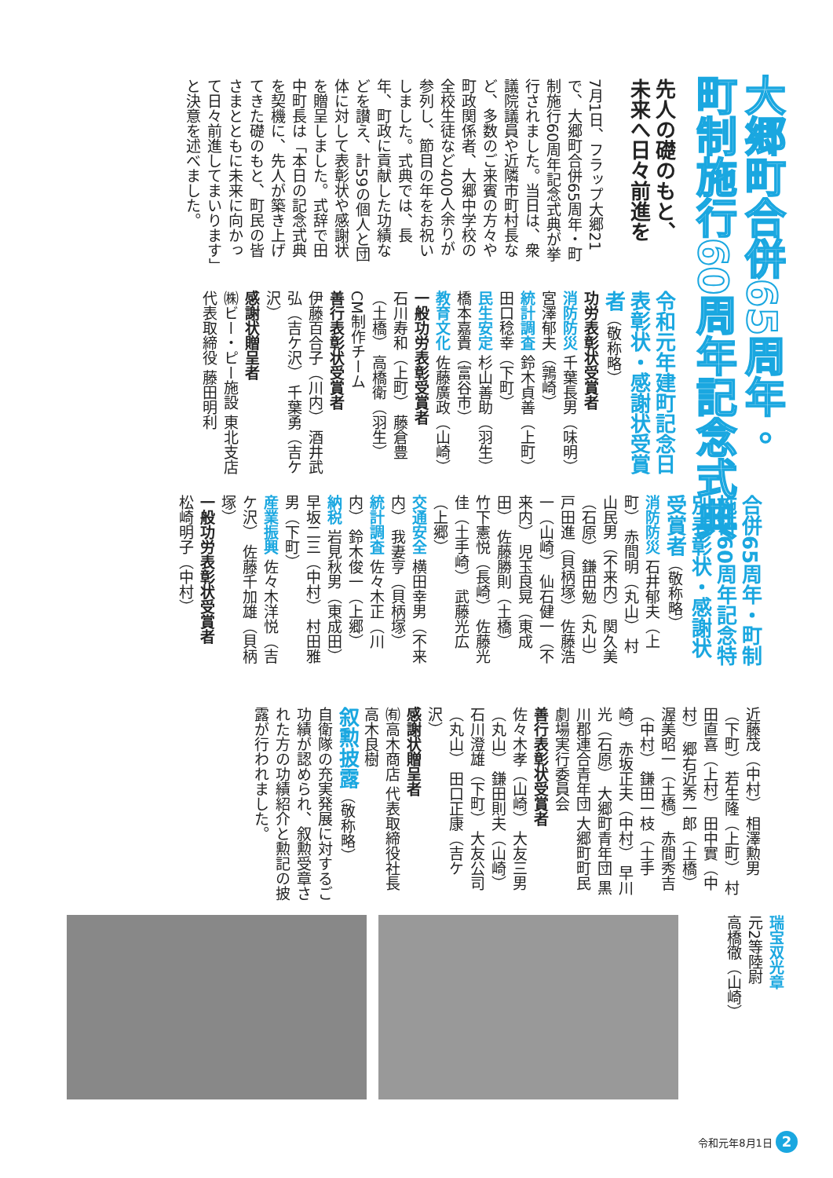大郷町合併65周年・
町制施行60周年記念式典
先人の礎のもと、
未来へ日々前進を
7月1日、フラップ大郷21で、大郷町合併65周年・町制施行60周年記念式典が挙行されました。当日は、衆議院議員や近隣市町村長など、多数のご来賓の方々や町政関係者、大郷中学校の全校生徒など400人余りが参列し、節目の年をお祝いしました。式典では、長年、町政に貢献した功績などを讃え、計59の個人と団体に対して表彰状や感謝状を贈呈しました。式辞で田中町長は「本日の記念式典を契機に、先人が築き上げてきた礎のもと、町民の皆さまとともに未来に向かって日々前進してまいります」と決意を述べました。
令和元年建町記念日 表彰状・感謝状受賞者（敬称略）
功労表彰状受賞者
消防防災 千葉長男（味明） 宮澤郁夫（鶉崎）
統計調査 鈴木貞善（上町） 田口稔幸（下町）
民生安定 杉山善助（羽生） 橋本嘉貴（富谷市）
教育文化 佐藤廣政（山崎）
一般功労表彰受賞者
石川寿和（上町） 藤倉豊（土橋） 高橋衛（羽生）
CM制作チーム
善行表彰状受賞者
伊藤百合子（川内） 酒井武弘（吉ケ沢） 千葉勇（吉ケ沢）
感謝状贈呈者
㈱ビー・ピー施設 東北支店 代表取締役 藤田明利
合併65周年・町制施行60周年記念特別表彰状・感謝状受賞者（敬称略）
消防防災 石井郁夫（上町） 赤間明（丸山） 村山民男（不来内） 関久美（石原） 鎌田勉（丸山） 戸田進（貝柄塚） 佐藤浩一（山崎） 仙石健一（不来内） 児玉良晃（東成田） 佐藤勝則（土橋） 竹下憲悦（長崎） 佐藤光佳（土手崎） 武藤光広（上郷）
交通安全 横田幸男（不来内） 我妻亨（貝柄塚）
統計調査 佐々木正（川内） 鈴木俊一（上郷）
納税 岩見秋男（東成田） 早坂二三（中村） 村田雅男（下町）
産業振興 佐々木洋悦（吉ケ沢） 佐藤千加雄（貝柄塚）
一般功労表彰状受賞者
松崎明子（中村）
近藤茂（中村） 相澤勲男（下町） 若生隆（上町） 村田直喜（上村） 田中實（中村） 郷右近秀一郎（土橋） 渥美昭一（土橋） 赤間秀吉（中村） 鎌田一枝（土手崎） 赤坂正夫（中村） 早川光（石原） 大郷町青年団 黒川郡連合青年団 大郷町町民劇場実行委員会
善行表彰状受賞者
佐々木孝（山崎） 大友三男（丸山） 鎌田則夫（山崎） 石川澄雄（下町） 大友公司（丸山） 田口正康（吉ケ沢）
感謝状贈呈者
㈲高木商店 代表取締役社長 高木良樹
叙勲披露（敬称略）
自衛隊の充実発展に対するご功績が認められ、叙勲受章された方の功績紹介と勲記の披露が行われました。
瑞宝双光章
元2等陸尉
高橋徹（山崎）
令和元年8月1日 2